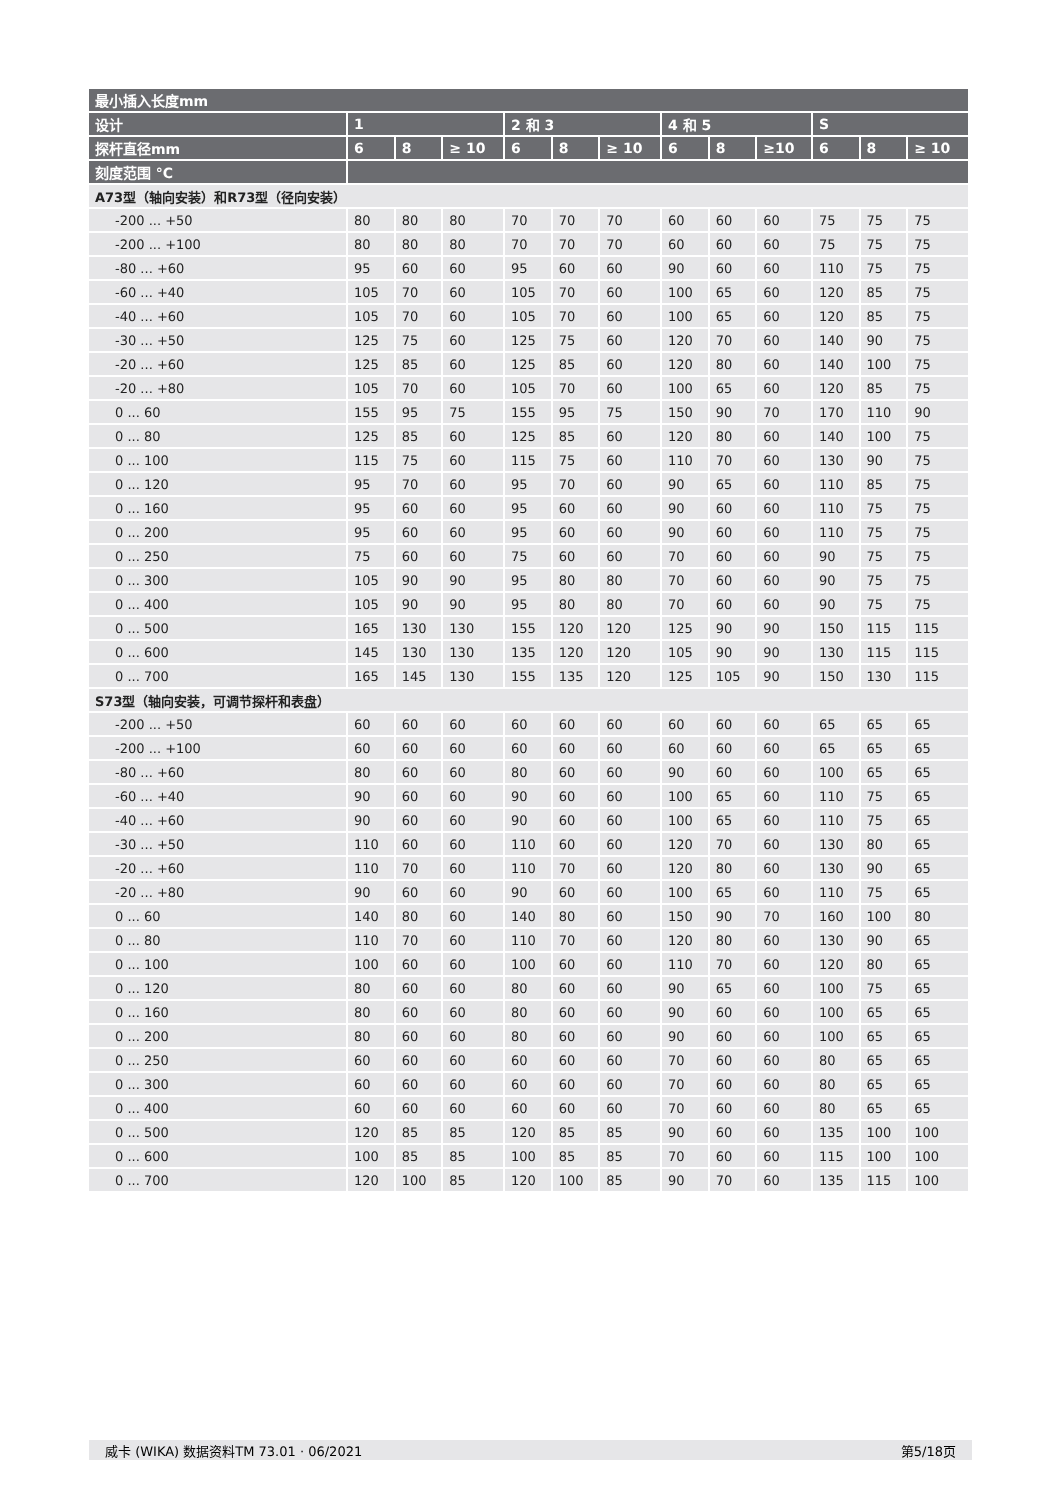| 最小插入长度mm | | | | | | | | | | | | |
| --- | --- | --- | --- | --- | --- | --- | --- | --- | --- | --- | --- | --- |
| 设计 | 1 | | | 2 和 3 | | | 4 和 5 | | | S | | |
| 探杆直径mm | 6 | 8 | ≥ 10 | 6 | 8 | ≥ 10 | 6 | 8 | ≥10 | 6 | 8 | ≥ 10 |
| 刻度范围 °C | | | | | | | | | | | | |
| A73型（轴向安装）和R73型（径向安装） | | | | | | | | | | | | |
| -200 ... +50 | 80 | 80 | 80 | 70 | 70 | 70 | 60 | 60 | 60 | 75 | 75 | 75 |
| -200 ... +100 | 80 | 80 | 80 | 70 | 70 | 70 | 60 | 60 | 60 | 75 | 75 | 75 |
| -80 ... +60 | 95 | 60 | 60 | 95 | 60 | 60 | 90 | 60 | 60 | 110 | 75 | 75 |
| -60 ... +40 | 105 | 70 | 60 | 105 | 70 | 60 | 100 | 65 | 60 | 120 | 85 | 75 |
| -40 ... +60 | 105 | 70 | 60 | 105 | 70 | 60 | 100 | 65 | 60 | 120 | 85 | 75 |
| -30 ... +50 | 125 | 75 | 60 | 125 | 75 | 60 | 120 | 70 | 60 | 140 | 90 | 75 |
| -20 ... +60 | 125 | 85 | 60 | 125 | 85 | 60 | 120 | 80 | 60 | 140 | 100 | 75 |
| -20 ... +80 | 105 | 70 | 60 | 105 | 70 | 60 | 100 | 65 | 60 | 120 | 85 | 75 |
| 0 ... 60 | 155 | 95 | 75 | 155 | 95 | 75 | 150 | 90 | 70 | 170 | 110 | 90 |
| 0 ... 80 | 125 | 85 | 60 | 125 | 85 | 60 | 120 | 80 | 60 | 140 | 100 | 75 |
| 0 ... 100 | 115 | 75 | 60 | 115 | 75 | 60 | 110 | 70 | 60 | 130 | 90 | 75 |
| 0 ... 120 | 95 | 70 | 60 | 95 | 70 | 60 | 90 | 65 | 60 | 110 | 85 | 75 |
| 0 ... 160 | 95 | 60 | 60 | 95 | 60 | 60 | 90 | 60 | 60 | 110 | 75 | 75 |
| 0 ... 200 | 95 | 60 | 60 | 95 | 60 | 60 | 90 | 60 | 60 | 110 | 75 | 75 |
| 0 ... 250 | 75 | 60 | 60 | 75 | 60 | 60 | 70 | 60 | 60 | 90 | 75 | 75 |
| 0 ... 300 | 105 | 90 | 90 | 95 | 80 | 80 | 70 | 60 | 60 | 90 | 75 | 75 |
| 0 ... 400 | 105 | 90 | 90 | 95 | 80 | 80 | 70 | 60 | 60 | 90 | 75 | 75 |
| 0 ... 500 | 165 | 130 | 130 | 155 | 120 | 120 | 125 | 90 | 90 | 150 | 115 | 115 |
| 0 ... 600 | 145 | 130 | 130 | 135 | 120 | 120 | 105 | 90 | 90 | 130 | 115 | 115 |
| 0 ... 700 | 165 | 145 | 130 | 155 | 135 | 120 | 125 | 105 | 90 | 150 | 130 | 115 |
| S73型（轴向安装，可调节探杆和表盘） | | | | | | | | | | | | |
| -200 ... +50 | 60 | 60 | 60 | 60 | 60 | 60 | 60 | 60 | 60 | 65 | 65 | 65 |
| -200 ... +100 | 60 | 60 | 60 | 60 | 60 | 60 | 60 | 60 | 60 | 65 | 65 | 65 |
| -80 ... +60 | 80 | 60 | 60 | 80 | 60 | 60 | 90 | 60 | 60 | 100 | 65 | 65 |
| -60 ... +40 | 90 | 60 | 60 | 90 | 60 | 60 | 100 | 65 | 60 | 110 | 75 | 65 |
| -40 ... +60 | 90 | 60 | 60 | 90 | 60 | 60 | 100 | 65 | 60 | 110 | 75 | 65 |
| -30 ... +50 | 110 | 60 | 60 | 110 | 60 | 60 | 120 | 70 | 60 | 130 | 80 | 65 |
| -20 ... +60 | 110 | 70 | 60 | 110 | 70 | 60 | 120 | 80 | 60 | 130 | 90 | 65 |
| -20 ... +80 | 90 | 60 | 60 | 90 | 60 | 60 | 100 | 65 | 60 | 110 | 75 | 65 |
| 0 ... 60 | 140 | 80 | 60 | 140 | 80 | 60 | 150 | 90 | 70 | 160 | 100 | 80 |
| 0 ... 80 | 110 | 70 | 60 | 110 | 70 | 60 | 120 | 80 | 60 | 130 | 90 | 65 |
| 0 ... 100 | 100 | 60 | 60 | 100 | 60 | 60 | 110 | 70 | 60 | 120 | 80 | 65 |
| 0 ... 120 | 80 | 60 | 60 | 80 | 60 | 60 | 90 | 65 | 60 | 100 | 75 | 65 |
| 0 ... 160 | 80 | 60 | 60 | 80 | 60 | 60 | 90 | 60 | 60 | 100 | 65 | 65 |
| 0 ... 200 | 80 | 60 | 60 | 80 | 60 | 60 | 90 | 60 | 60 | 100 | 65 | 65 |
| 0 ... 250 | 60 | 60 | 60 | 60 | 60 | 60 | 70 | 60 | 60 | 80 | 65 | 65 |
| 0 ... 300 | 60 | 60 | 60 | 60 | 60 | 60 | 70 | 60 | 60 | 80 | 65 | 65 |
| 0 ... 400 | 60 | 60 | 60 | 60 | 60 | 60 | 70 | 60 | 60 | 80 | 65 | 65 |
| 0 ... 500 | 120 | 85 | 85 | 120 | 85 | 85 | 90 | 60 | 60 | 135 | 100 | 100 |
| 0 ... 600 | 100 | 85 | 85 | 100 | 85 | 85 | 70 | 60 | 60 | 115 | 100 | 100 |
| 0 ... 700 | 120 | 100 | 85 | 120 | 100 | 85 | 90 | 70 | 60 | 135 | 115 | 100 |
威卡 (WIKA) 数据资料TM 73.01 · 06/2021 第5/18页